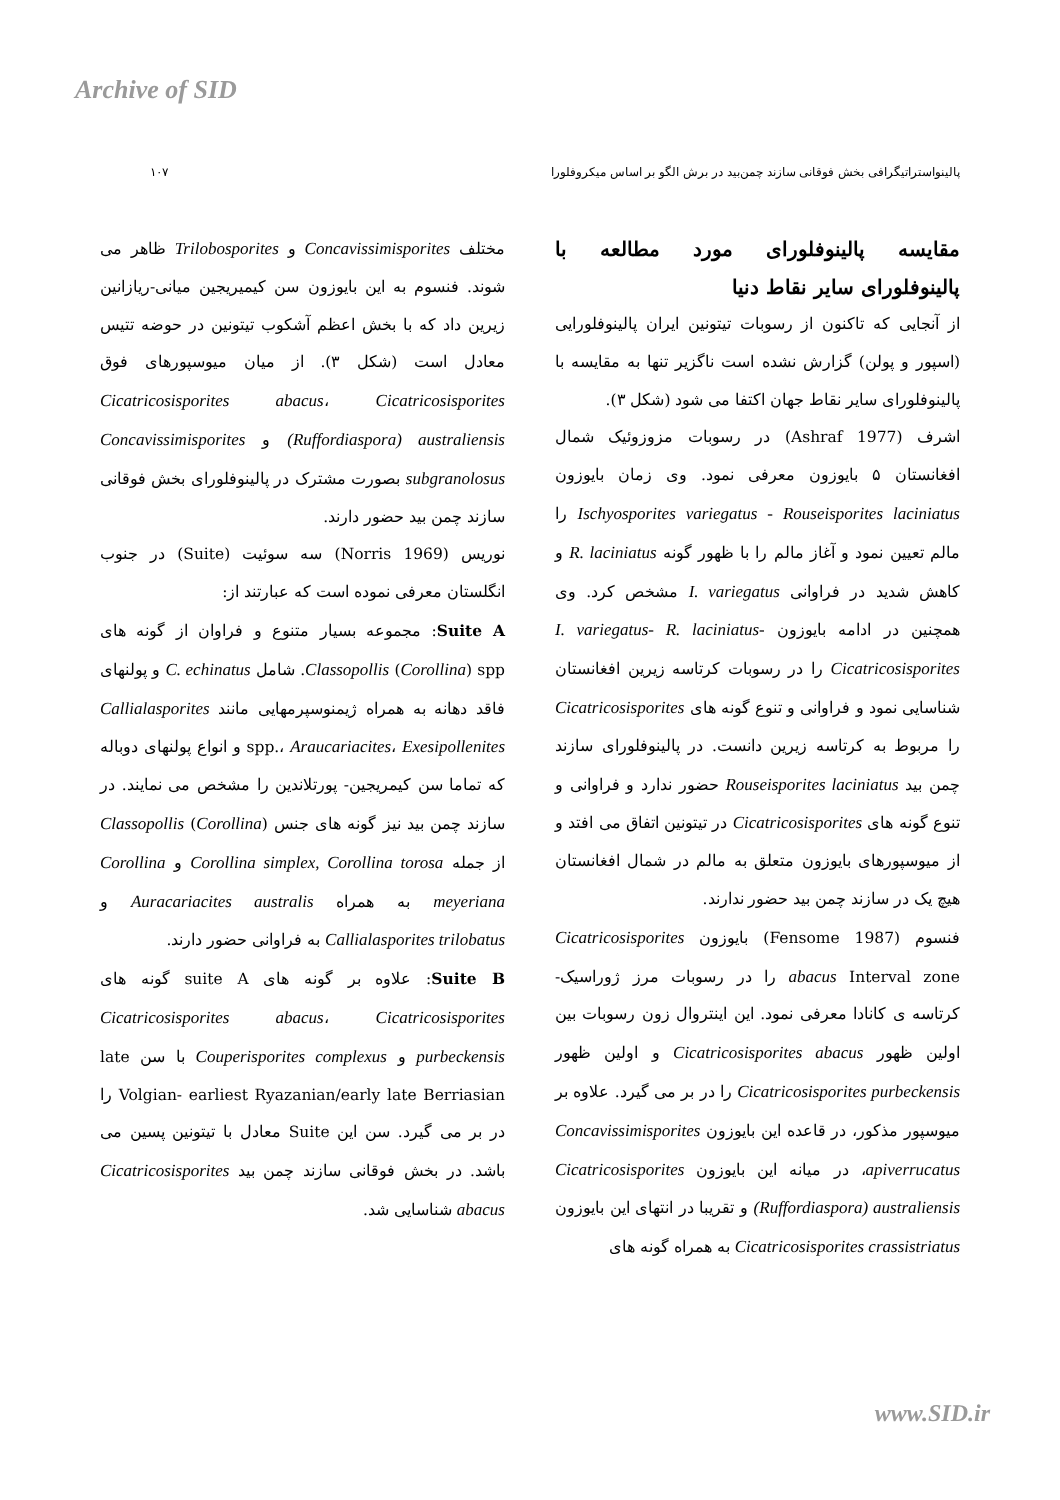Archive of SID
پالینواستراتیگرافی بخش فوقانی سازند چمن‌بید در برش الگو بر اساس میکروفلورا ۱۰۷
مقایسه پالینوفلورای مورد مطالعه با پالینوفلورای سایر نقاط دنیا
از آنجایی که تاکنون از رسوبات تیتونین ایران پالینوفلورایی (اسپور و پولن) گزارش نشده است ناگزیر تنها به مقایسه با پالینوفلورای سایر نقاط جهان اکتفا می شود (شکل ۳).
اشرف (Ashraf 1977) در رسوبات مزوزوئیک شمال افغانستان ۵ بایوزون معرفی نمود. وی زمان بایوزون Ischyosporites variegatus - Rouseisporites laciniatus را مالم تعیین نمود و آغاز مالم را با ظهور گونه R. laciniatus و کاهش شدید در فراوانی I. variegatus مشخص کرد. وی همچنین در ادامه بایوزون I. variegatus- R. laciniatus- Cicatricosisporites را در رسوبات کرتاسه زیرین افغانستان شناسایی نمود و فراوانی و تنوع گونه های Cicatricosisporites را مربوط به کرتاسه زیرین دانست. در پالینوفلورای سازند چمن بید Rouseisporites laciniatus حضور ندارد و فراوانی و تنوع گونه های Cicatricosisporites در تیتونین اتفاق می افتد و از میوسپورهای بایوزون متعلق به مالم در شمال افغانستان هیچ یک در سازند چمن بید حضور ندارند.
فنسوم (Fensome 1987) بایوزون Cicatricosisporites abacus Interval zone را در رسوبات مرز ژوراسیک- کرتاسه ی کانادا معرفی نمود. این اینتروال زون رسوبات بین اولین ظهور Cicatricosisporites abacus و اولین ظهور Cicatricosisporites purbeckensis را در بر می گیرد. علاوه بر میوسپور مذکور، در قاعده این بایوزون Concavissimisporites apiverrucatus، در میانه این بایوزون Cicatricosisporites (Ruffordiaspora) australiensis و تقریبا در انتهای این بایوزون Cicatricosisporites crassistriatus به همراه گونه های
مختلف Concavissimisporites و Trilobosporites ظاهر می شوند. فنسوم به این بایوزون سن کیمیریجین میانی-ریازانین زیرین داد که با بخش اعظم آشکوب تیتونین در حوضه تتیس معادل است (شکل ۳). از میان میوسپورهای فوق Cicatricosisporites abacus، Cicatricosisporites (Ruffordiaspora) australiensis و Concavissimisporites subgranolosus بصورت مشترک در پالینوفلورای بخش فوقانی سازند چمن بید حضور دارند.
نوریس (Norris 1969) سه سوئیت (Suite) در جنوب انگلستان معرفی نموده است که عبارتند از:
Suite A: مجموعه بسیار متنوع و فراوان از گونه های Classopollis (Corollina) spp. شامل C. echinatus و پولنهای فاقد دهانه به همراه ژیمنوسپرمهایی مانند Callialasporites spp.، Araucariacites، Exesipollenites و انواع پولنهای دوباله که تماما سن کیمریجین- پورتلاندین را مشخص می نمایند. در سازند چمن بید نیز گونه های جنس Classopollis (Corollina) از جمله Corollina simplex, Corollina torosa و Corollina meyeriana به همراه Auracariacites australis و Callialasporites trilobatus به فراوانی حضور دارند.
Suite B: علاوه بر گونه های suite A گونه های Cicatricosisporites abacus، Cicatricosisporites purbeckensis و Couperisporites complexus با سن late Volgian- earliest Ryazanian/early late Berriasian را در بر می گیرد. سن این Suite معادل با تیتونین پسین می باشد. در بخش فوقانی سازند چمن بید Cicatricosisporites abacus شناسایی شد.
www.SID.ir